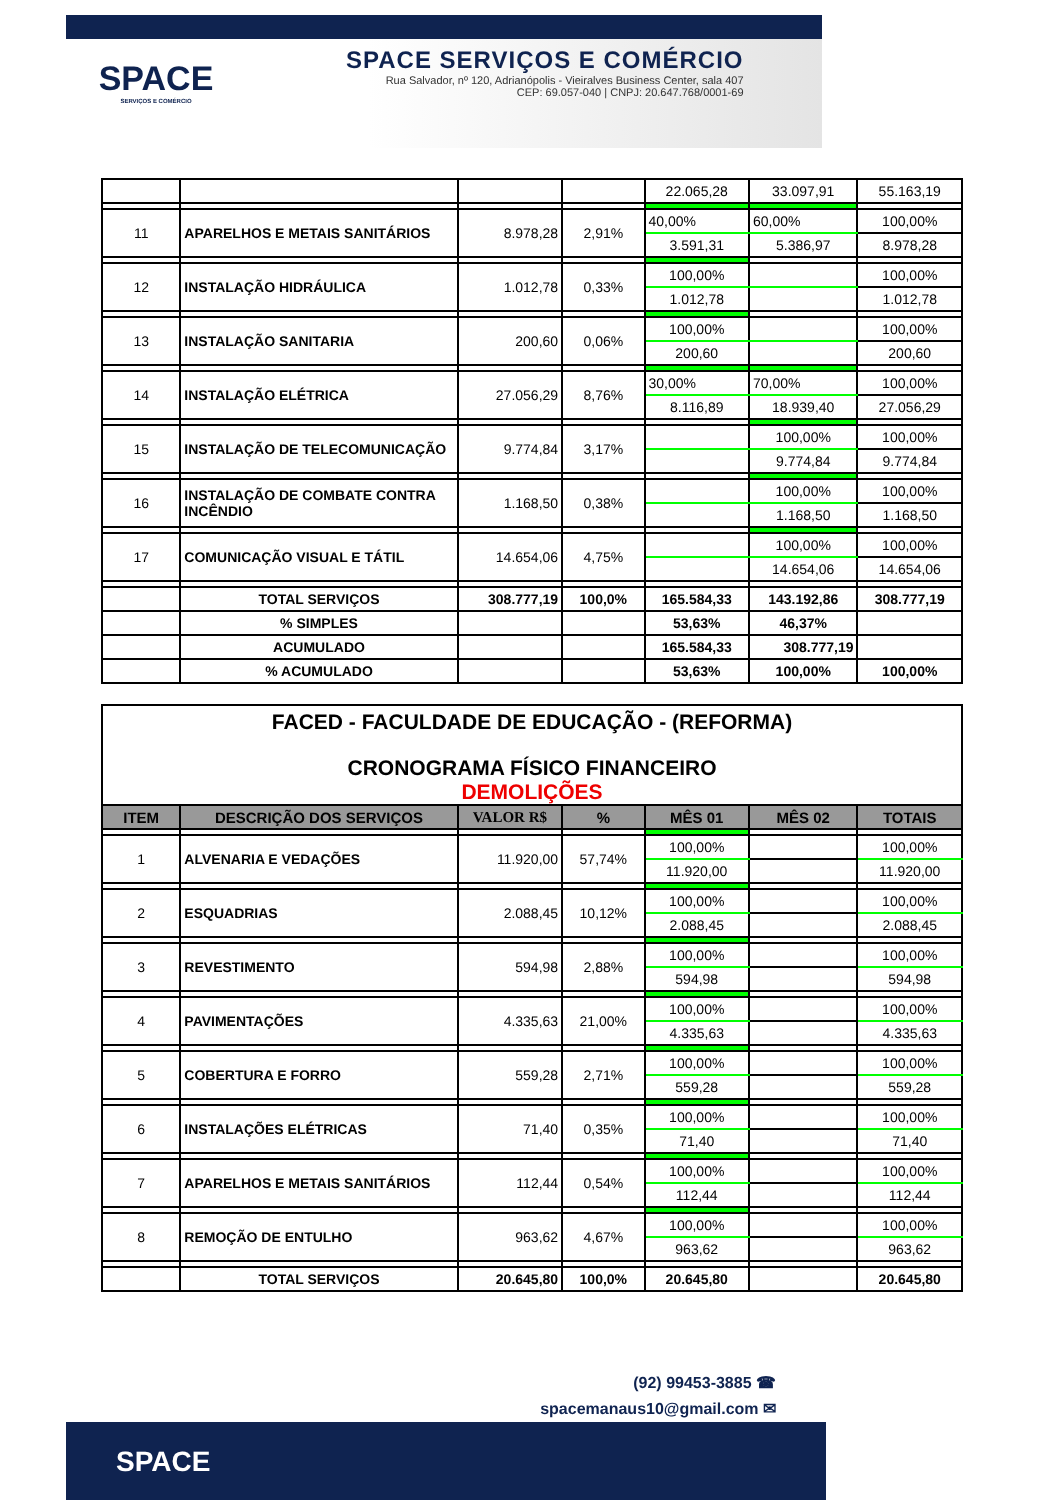SPACE
SERVIÇOS E COMÉRCIO
SPACE SERVIÇOS E COMÉRCIO
Rua Salvador, nº 120, Adrianópolis - Vieiralves Business Center, sala 407
CEP: 69.057-040 | CNPJ: 20.647.768/0001-69
| | | | | 22.065,28 | 33.097,91 | 55.163,19 |
| 11 | APARELHOS E METAIS SANITÁRIOS | 8.978,28 | 2,91% | 40,00% | 60,00% | 100,00% |
| | | | | 3.591,31 | 5.386,97 | 8.978,28 |
| 12 | INSTALAÇÃO HIDRÁULICA | 1.012,78 | 0,33% | 100,00% | | 100,00% |
| | | | | 1.012,78 | | 1.012,78 |
| 13 | INSTALAÇÃO SANITARIA | 200,60 | 0,06% | 100,00% | | 100,00% |
| | | | | 200,60 | | 200,60 |
| 14 | INSTALAÇÃO ELÉTRICA | 27.056,29 | 8,76% | 30,00% | 70,00% | 100,00% |
| | | | | 8.116,89 | 18.939,40 | 27.056,29 |
| 15 | INSTALAÇÃO DE TELECOMUNICAÇÃO | 9.774,84 | 3,17% | | 100,00% | 100,00% |
| | | | | | 9.774,84 | 9.774,84 |
| 16 | INSTALAÇÃO DE COMBATE CONTRA INCÊNDIO | 1.168,50 | 0,38% | | 100,00% | 100,00% |
| | | | | | 1.168,50 | 1.168,50 |
| 17 | COMUNICAÇÃO VISUAL E TÁTIL | 14.654,06 | 4,75% | | 100,00% | 100,00% |
| | | | | | 14.654,06 | 14.654,06 |
| | TOTAL SERVIÇOS | 308.777,19 | 100,0% | 165.584,33 | 143.192,86 | 308.777,19 |
| | % SIMPLES | | | 53,63% | 46,37% | |
| | ACUMULADO | | | 165.584,33 | 308.777,19 | |
| | % ACUMULADO | | | 53,63% | 100,00% | 100,00% |
FACED - FACULDADE DE EDUCAÇÃO - (REFORMA)
CRONOGRAMA FÍSICO FINANCEIRO
DEMOLIÇÕES
| ITEM | DESCRIÇÃO DOS SERVIÇOS | VALOR R$ | % | MÊS 01 | MÊS 02 | TOTAIS |
| --- | --- | --- | --- | --- | --- | --- |
| 1 | ALVENARIA E VEDAÇÕES | 11.920,00 | 57,74% | 100,00% | | 100,00% |
| | | | | 11.920,00 | | 11.920,00 |
| 2 | ESQUADRIAS | 2.088,45 | 10,12% | 100,00% | | 100,00% |
| | | | | 2.088,45 | | 2.088,45 |
| 3 | REVESTIMENTO | 594,98 | 2,88% | 100,00% | | 100,00% |
| | | | | 594,98 | | 594,98 |
| 4 | PAVIMENTAÇÕES | 4.335,63 | 21,00% | 100,00% | | 100,00% |
| | | | | 4.335,63 | | 4.335,63 |
| 5 | COBERTURA E FORRO | 559,28 | 2,71% | 100,00% | | 100,00% |
| | | | | 559,28 | | 559,28 |
| 6 | INSTALAÇÕES ELÉTRICAS | 71,40 | 0,35% | 100,00% | | 100,00% |
| | | | | 71,40 | | 71,40 |
| 7 | APARELHOS E METAIS SANITÁRIOS | 112,44 | 0,54% | 100,00% | | 100,00% |
| | | | | 112,44 | | 112,44 |
| 8 | REMOÇÃO DE ENTULHO | 963,62 | 4,67% | 100,00% | | 100,00% |
| | | | | 963,62 | | 963,62 |
| | TOTAL SERVIÇOS | 20.645,80 | 100,0% | 20.645,80 | | 20.645,80 |
(92) 99453-3885 ☎
spacemanaus10@gmail.com ✉
SPACE